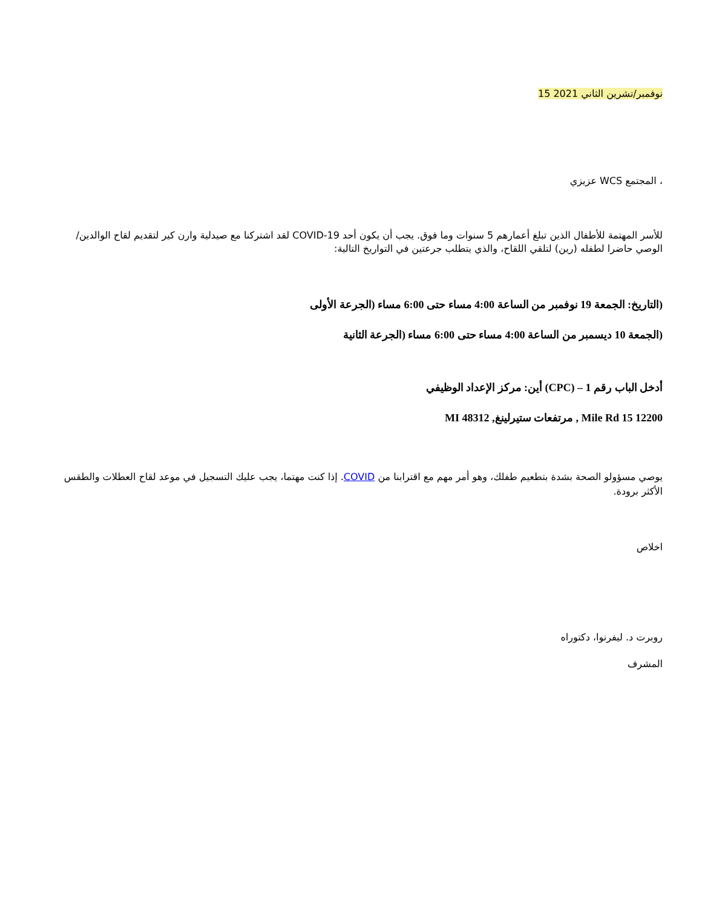نوفمبر/تشرين الثاني 2021 15
، المجتمع WCS عزيزي
للأسر المهتمة للأطفال الذين تبلغ أعمارهم 5 سنوات وما فوق. يجب أن يكون أحد COVID-19 لقد اشتركنا مع صيدلية وارن كير لتقديم لقاح الوالدين/ الوصي حاضرا لطفله (رين) لتلقي اللقاح، والذي يتطلب جرعتين في التواريخ التالية:
(التاريخ: الجمعة 19 نوفمبر من الساعة 4:00 مساء حتى 6:00 مساء (الجرعة الأولى
(الجمعة 10 ديسمبر من الساعة 4:00 مساء حتى 6:00 مساء (الجرعة الثانية
أدخل الباب رقم 1 – (CPC) أين: مركز الإعداد الوظيفي
12200 15 Mile Rd , مرتفعات ستيرلينغ, MI 48312
يوصي مسؤولو الصحة بشدة بتطعيم طفلك، وهو أمر مهم مع اقترابنا من COVID. إذا كنت مهتما، يجب عليك التسجيل في موعد لقاح العطلات والطقس الأكثر برودة.
اخلاص
روبرت د. ليفرنوا، دكتوراه
المشرف